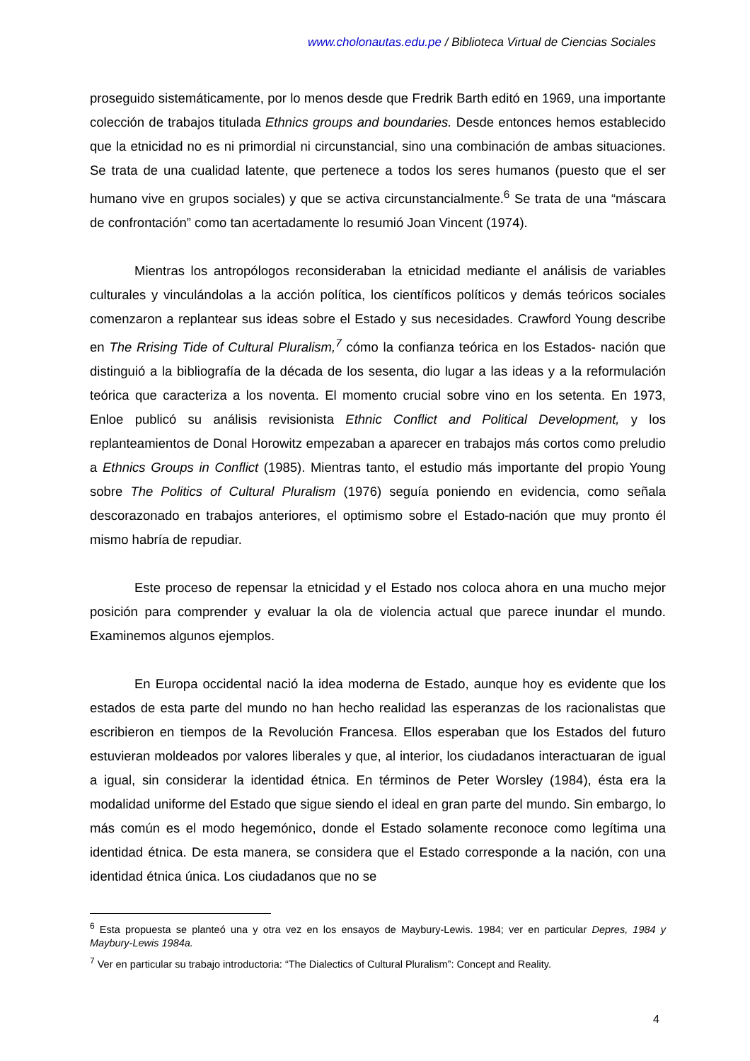www.cholonautas.edu.pe / Biblioteca Virtual de Ciencias Sociales
proseguido sistemáticamente, por lo menos desde que Fredrik Barth editó en 1969, una importante colección de trabajos titulada Ethnics groups and boundaries. Desde entonces hemos establecido que la etnicidad no es ni primordial ni circunstancial, sino una combinación de ambas situaciones. Se trata de una cualidad latente, que pertenece a todos los seres humanos (puesto que el ser humano vive en grupos sociales) y que se activa circunstancialmente.<sup>6</sup> Se trata de una “máscara de confrontación” como tan acertadamente lo resumió Joan Vincent (1974).
Mientras los antropólogos reconsideraban la etnicidad mediante el análisis de variables culturales y vinculándolas a la acción política, los científicos políticos y demás teóricos sociales comenzaron a replantear sus ideas sobre el Estado y sus necesidades. Crawford Young describe en The Rrising Tide of Cultural Pluralism,<sup>7</sup> cómo la confianza teórica en los Estados- nación que distinguió a la bibliografía de la década de los sesenta, dio lugar a las ideas y a la reformulación teórica que caracteriza a los noventa. El momento crucial sobre vino en los setenta. En 1973, Enloe publicó su análisis revisionista Ethnic Conflict and Political Development, y los replanteamientos de Donal Horowitz empezaban a aparecer en trabajos más cortos como preludio a Ethnics Groups in Conflict (1985). Mientras tanto, el estudio más importante del propio Young sobre The Politics of Cultural Pluralism (1976) seguía poniendo en evidencia, como señala descorazonado en trabajos anteriores, el optimismo sobre el Estado-nación que muy pronto él mismo habría de repudiar.
Este proceso de repensar la etnicidad y el Estado nos coloca ahora en una mucho mejor posición para comprender y evaluar la ola de violencia actual que parece inundar el mundo. Examinemos algunos ejemplos.
En Europa occidental nació la idea moderna de Estado, aunque hoy es evidente que los estados de esta parte del mundo no han hecho realidad las esperanzas de los racionalistas que escribieron en tiempos de la Revolución Francesa. Ellos esperaban que los Estados del futuro estuvieran moldeados por valores liberales y que, al interior, los ciudadanos interactuaran de igual a igual, sin considerar la identidad étnica. En términos de Peter Worsley (1984), ésta era la modalidad uniforme del Estado que sigue siendo el ideal en gran parte del mundo. Sin embargo, lo más común es el modo hegemónico, donde el Estado solamente reconoce como legítima una identidad étnica. De esta manera, se considera que el Estado corresponde a la nación, con una identidad étnica única. Los ciudadanos que no se
<sup>6</sup> Esta propuesta se planteó una y otra vez en los ensayos de Maybury-Lewis. 1984; ver en particular Depres, 1984 y Maybury-Lewis 1984a.
<sup>7</sup> Ver en particular su trabajo introductoria: “The Dialectics of Cultural Pluralism”: Concept and Reality.
4